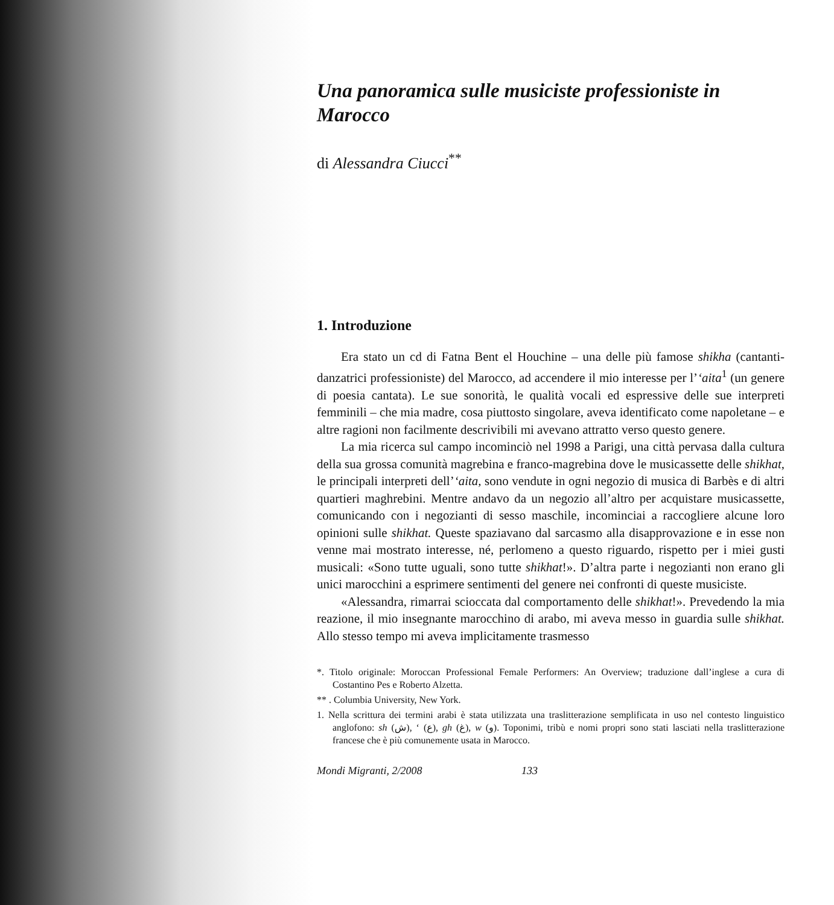Una panoramica sulle musiciste professioniste in Marocco
di Alessandra Ciucci<sup>**</sup>
1. Introduzione
Era stato un cd di Fatna Bent el Houchine – una delle più famose shikha (cantanti-danzatrici professioniste) del Marocco, ad accendere il mio interesse per l’‘aita<sup>1</sup> (un genere di poesia cantata). Le sue sonorità, le qualità vocali ed espressive delle sue interpreti femminili – che mia madre, cosa piuttosto singolare, aveva identificato come napoletane – e altre ragioni non facilmente descrivibili mi avevano attratto verso questo genere.
La mia ricerca sul campo incominciò nel 1998 a Parigi, una città pervasa dalla cultura della sua grossa comunità magrebina e franco-magrebina dove le musicassette delle shikhat, le principali interpreti dell’‘aita, sono vendute in ogni negozio di musica di Barbès e di altri quartieri maghrebini. Mentre andavo da un negozio all’altro per acquistare musicassette, comunicando con i negozianti di sesso maschile, incominciai a raccogliere alcune loro opinioni sulle shikhat. Queste spaziavano dal sarcasmo alla disapprovazione e in esse non venne mai mostrato interesse, né, perlomeno a questo riguardo, rispetto per i miei gusti musicali: «Sono tutte uguali, sono tutte shikhat!». D’altra parte i negozianti non erano gli unici marocchini a esprimere sentimenti del genere nei confronti di queste musiciste.
«Alessandra, rimarrai scioccata dal comportamento delle shikhat!». Prevedendo la mia reazione, il mio insegnante marocchino di arabo, mi aveva messo in guardia sulle shikhat. Allo stesso tempo mi aveva implicitamente trasmesso
*. Titolo originale: Moroccan Professional Female Performers: An Overview; traduzione dall’inglese a cura di Costantino Pes e Roberto Alzetta.
** . Columbia University, New York.
1. Nella scrittura dei termini arabi è stata utilizzata una traslitterazione semplificata in uso nel contesto linguistico anglofono: sh (ش), ‘ (ع), gh (غ), w (و). Toponimi, tribù e nomi propri sono stati lasciati nella traslitterazione francese che è più comunemente usata in Marocco.
Mondi Migranti, 2/2008 133